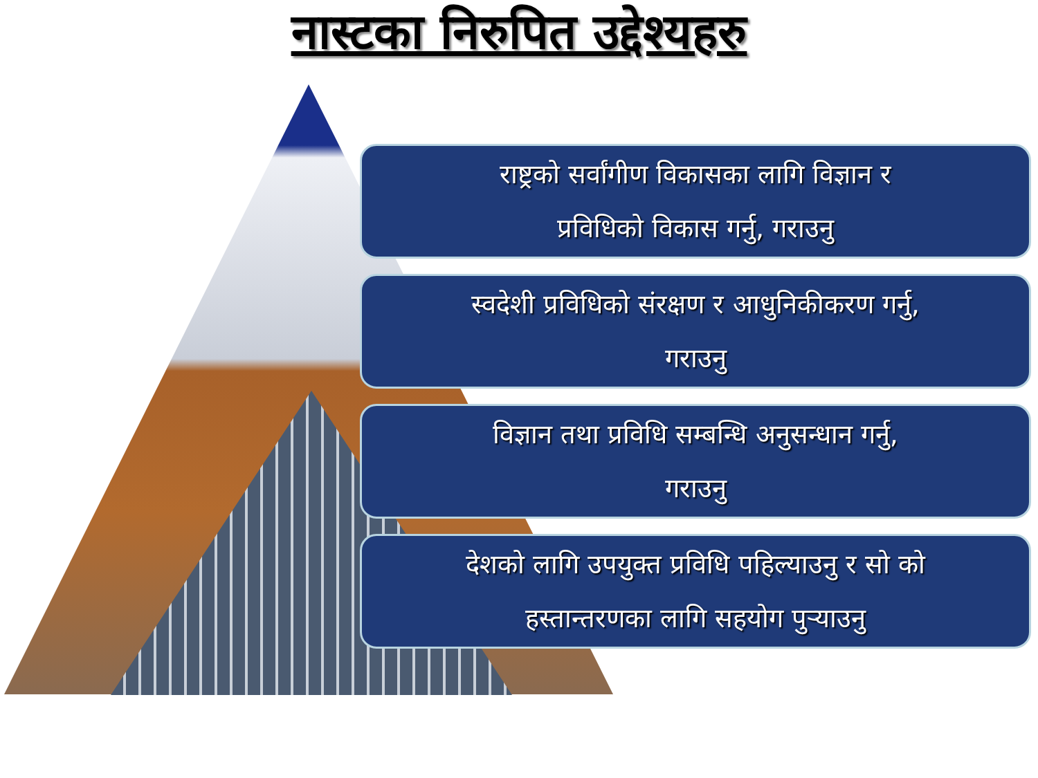नास्टका निरुपित उद्देश्यहरु
राष्ट्रको सर्वांगीण विकासका लागि विज्ञान र
प्रविधिको विकास गर्नु, गराउनु
स्वदेशी प्रविधिको संरक्षण र आधुनिकीकरण गर्नु,
गराउनु
विज्ञान तथा प्रविधि सम्बन्धि अनुसन्धान गर्नु,
गराउनु
देशको लागि उपयुक्त प्रविधि पहिल्याउनु र सो को
हस्तान्तरणका लागि सहयोग पुर्‍याउनु